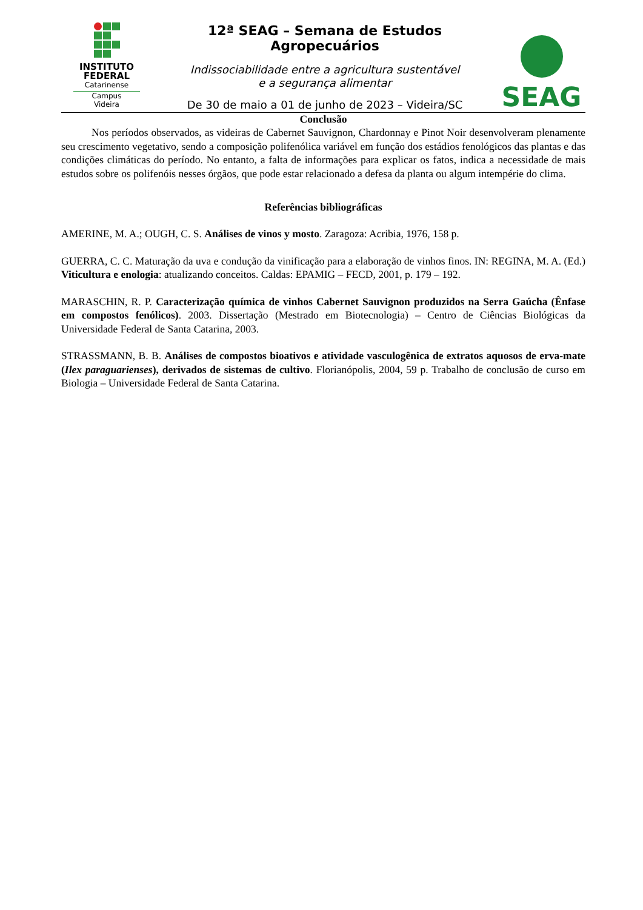INSTITUTO
FEDERAL
Catarinense
Campus
Videira
12ª SEAG – Semana de Estudos Agropecuários
Indissociabilidade entre a agricultura sustentável
e a segurança alimentar
De 30 de maio a 01 de junho de 2023 – Videira/SC
SEAG
Conclusão
Nos períodos observados, as videiras de Cabernet Sauvignon, Chardonnay e Pinot Noir desenvolveram plenamente seu crescimento vegetativo, sendo a composição polifenólica variável em função dos estádios fenológicos das plantas e das condições climáticas do período. No entanto, a falta de informações para explicar os fatos, indica a necessidade de mais estudos sobre os polifenóis nesses órgãos, que pode estar relacionado a defesa da planta ou algum intempérie do clima.
Referências bibliográficas
AMERINE, M. A.; OUGH, C. S. Análises de vinos y mosto. Zaragoza: Acribia, 1976, 158 p.
GUERRA, C. C. Maturação da uva e condução da vinificação para a elaboração de vinhos finos. IN: REGINA, M. A. (Ed.) Viticultura e enologia: atualizando conceitos. Caldas: EPAMIG – FECD, 2001, p. 179 – 192.
MARASCHIN, R. P. Caracterização química de vinhos Cabernet Sauvignon produzidos na Serra Gaúcha (Ênfase em compostos fenólicos). 2003. Dissertação (Mestrado em Biotecnologia) – Centro de Ciências Biológicas da Universidade Federal de Santa Catarina, 2003.
STRASSMANN, B. B. Análises de compostos bioativos e atividade vasculogênica de extratos aquosos de erva-mate (Ilex paraguarienses), derivados de sistemas de cultivo. Florianópolis, 2004, 59 p. Trabalho de conclusão de curso em Biologia – Universidade Federal de Santa Catarina.